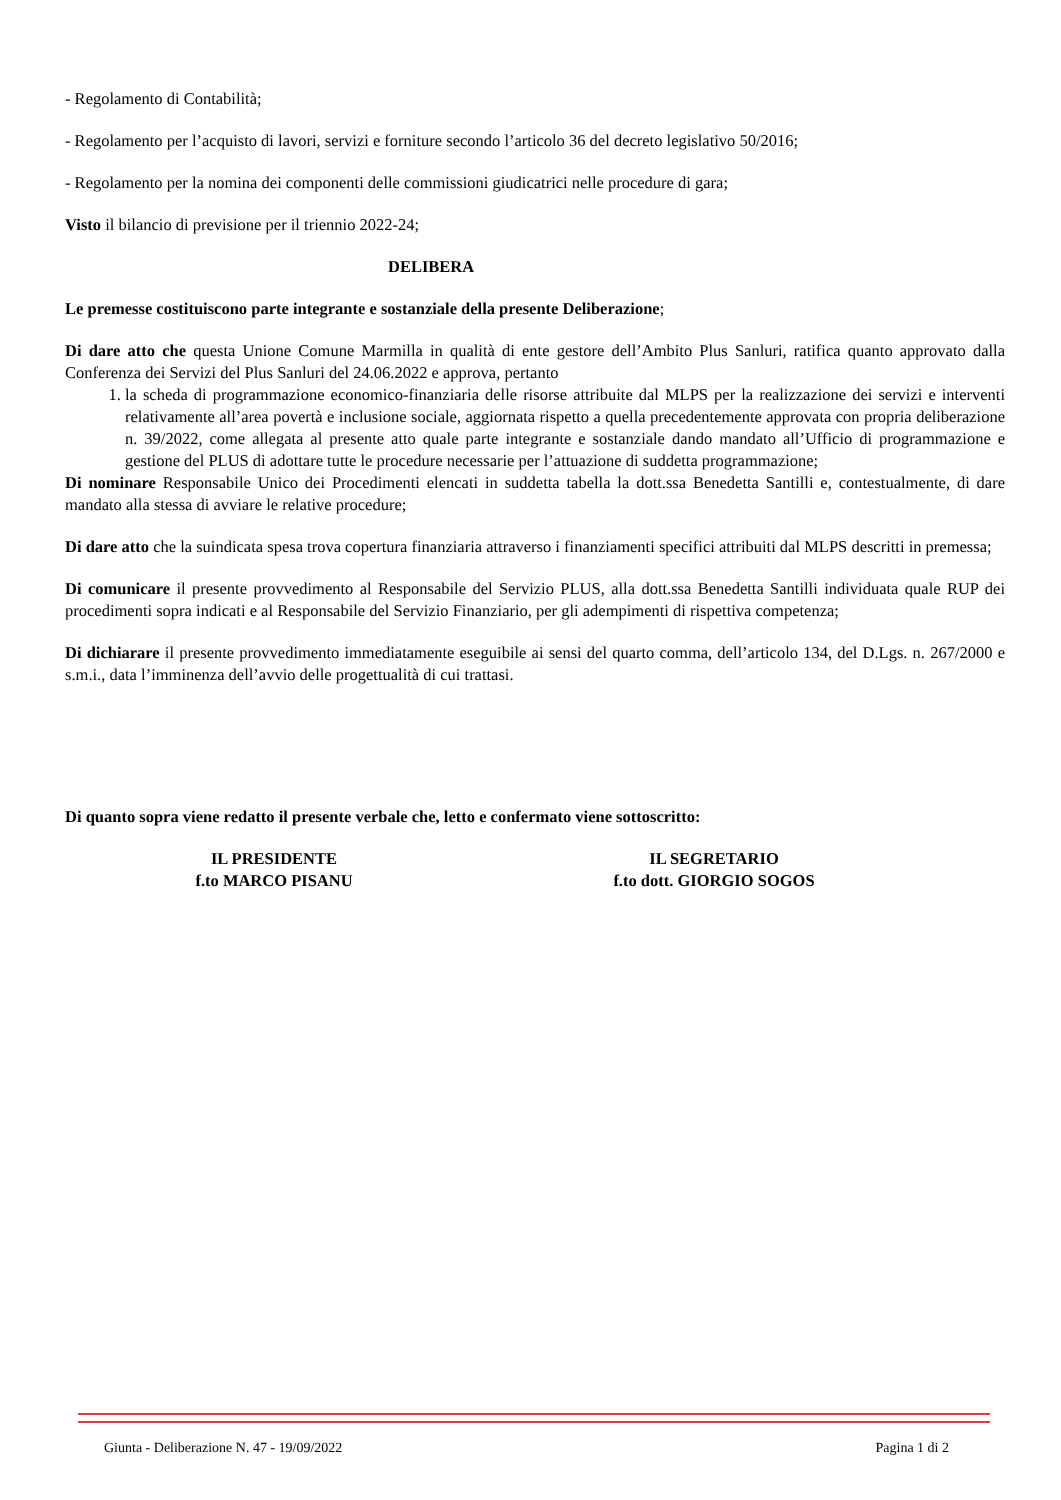- Regolamento di Contabilità;
- Regolamento per l’acquisto di lavori, servizi e forniture secondo l’articolo 36 del decreto legislativo 50/2016;
- Regolamento per la nomina dei componenti delle commissioni giudicatrici nelle procedure di gara;
Visto il bilancio di previsione per il triennio 2022-24;
DELIBERA
Le premesse costituiscono parte integrante e sostanziale della presente Deliberazione;
Di dare atto che questa Unione Comune Marmilla in qualità di ente gestore dell’Ambito Plus Sanluri, ratifica quanto approvato dalla Conferenza dei Servizi del Plus Sanluri del 24.06.2022 e approva, pertanto
1. la scheda di programmazione economico-finanziaria delle risorse attribuite dal MLPS per la realizzazione dei servizi e interventi relativamente all’area povertà e inclusione sociale, aggiornata rispetto a quella precedentemente approvata con propria deliberazione n. 39/2022, come allegata al presente atto quale parte integrante e sostanziale dando mandato all’Ufficio di programmazione e gestione del PLUS di adottare tutte le procedure necessarie per l’attuazione di suddetta programmazione;
Di nominare Responsabile Unico dei Procedimenti elencati in suddetta tabella la dott.ssa Benedetta Santilli e, contestualmente, di dare mandato alla stessa di avviare le relative procedure;
Di dare atto che la suindicata spesa trova copertura finanziaria attraverso i finanziamenti specifici attribuiti dal MLPS descritti in premessa;
Di comunicare il presente provvedimento al Responsabile del Servizio PLUS, alla dott.ssa Benedetta Santilli individuata quale RUP dei procedimenti sopra indicati e al Responsabile del Servizio Finanziario, per gli adempimenti di rispettiva competenza;
Di dichiarare il presente provvedimento immediatamente eseguibile ai sensi del quarto comma, dell’articolo 134, del D.Lgs. n. 267/2000 e s.m.i., data l’imminenza dell’avvio delle progettualità di cui trattasi.
Di quanto sopra viene redatto il presente verbale che, letto e confermato viene sottoscritto:
IL PRESIDENTE
f.to MARCO PISANU
IL SEGRETARIO
f.to dott. GIORGIO SOGOS
Giunta - Deliberazione N. 47 - 19/09/2022 Pagina 1 di 2